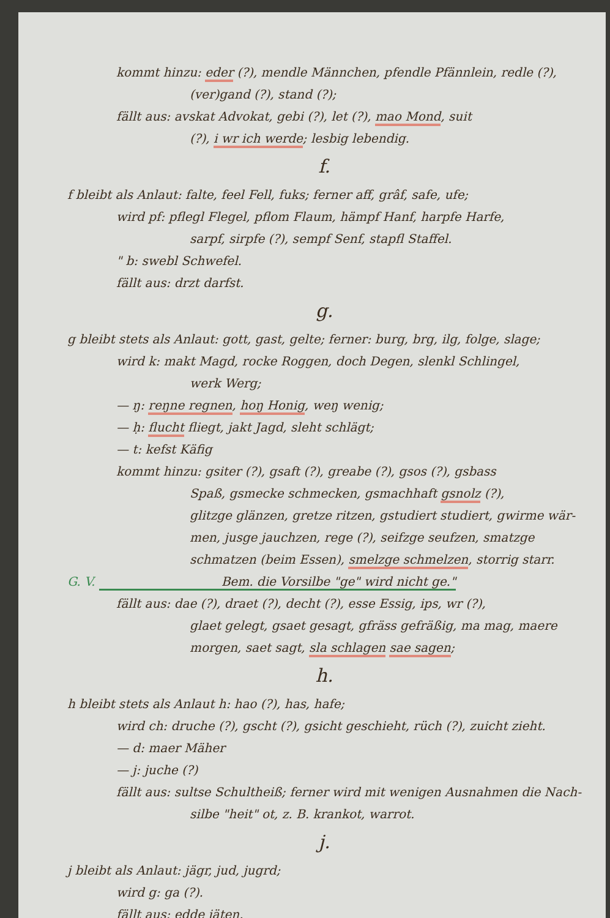kommt hinzu: eder (?), mendle Männchen, pfendle Pfännlein, redle (?),
(ver)gand (?), stand (?);
fällt aus: avskat Advokat, gebi (?), let (?), mao Mond, suit
(?), i wr ich werde; lesbig lebendig.
f.
f bleibt als Anlaut: falte, feel Fell, fuks; ferner aff, grâf, safe, ufe;
wird pf: pflegl Flegel, pflom Flaum, hämpf Hanf, harpfe Harfe,
sarpf, sirpfe (?), sempf Senf, stapfl Staffel.
" b: swebl Schwefel.
fällt aus: drzt darfst.
g.
g bleibt stets als Anlaut: gott, gast, gelte; ferner: burg, brg, ilg, folge, slage;
wird k: makt Magd, rocke Roggen, doch Degen, slenkl Schlingel,
werk Werg;
— ŋ: reŋne regnen, hoŋ Honig, weŋ wenig;
— ḥ: flucht fliegt, jakt Jagd, sleht schlägt;
— t: kefst Käfig
kommt hinzu: gsiter (?), gsaft (?), greabe (?), gsos (?), gsbass
Spaß, gsmecke schmecken, gsmachhaft gsnolz (?),
glitzge glänzen, gretze ritzen, gstudiert studiert, gwirme wär-
men, jusge jauchzen, rege (?), seifzge seufzen, smatzge
schmatzen (beim Essen), smelzge schmelzen, storrig starr.
G. V. Bem. die Vorsilbe "ge" wird nicht ge."
fällt aus: dae (?), draet (?), decht (?), esse Essig, ips, wr (?),
glaet gelegt, gsaet gesagt, gfräss gefräßig, ma mag, maere
morgen, saet sagt, sla schlagen sae sagen;
h.
h bleibt stets als Anlaut h: hao (?), has, hafe;
wird ch: druche (?), gscht (?), gsicht geschieht, rüch (?), zuicht zieht.
— d: maer Mäher
— j: juche (?)
fällt aus: sultse Schultheiß; ferner wird mit wenigen Ausnahmen die Nach-
silbe "heit" ot, z. B. krankot, warrot.
j.
j bleibt als Anlaut: jägr, jud, jugrd;
wird g: ga (?).
fällt aus: edde jäten.